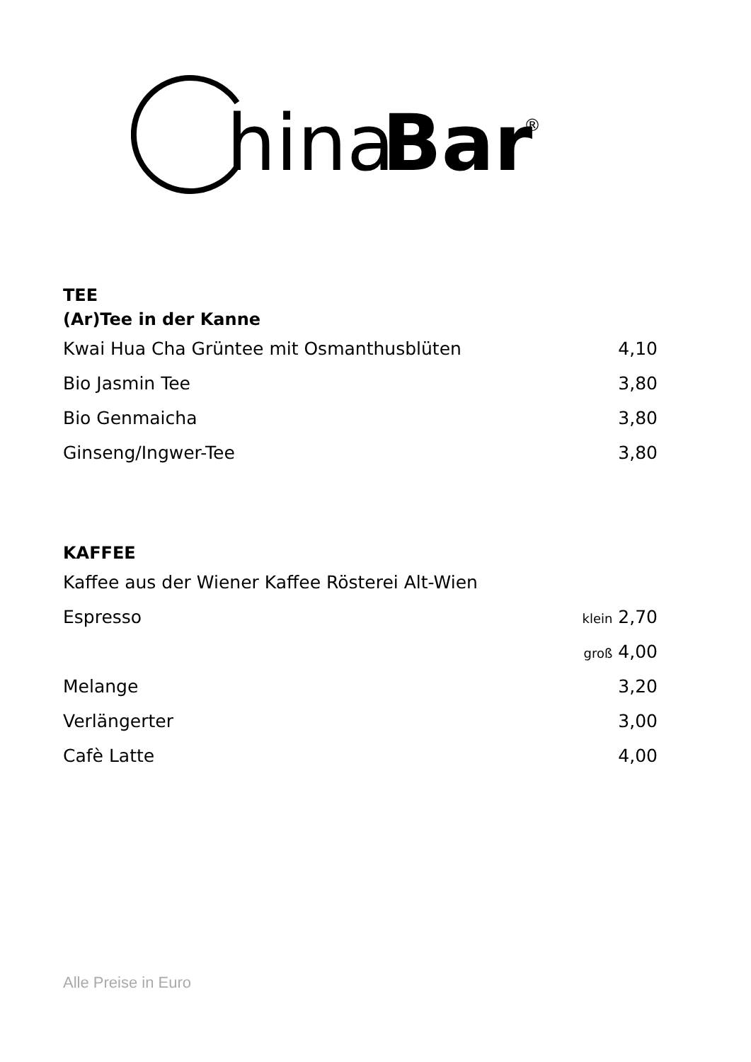hina
Bar
®
TEE
(Ar)Tee in der Kanne
| Kwai Hua Cha Grüntee mit Osmanthusblüten | 4,10 |
| Bio Jasmin Tee | 3,80 |
| Bio Genmaicha | 3,80 |
| Ginseng/Ingwer-Tee | 3,80 |
KAFFEE
| Kaffee aus der Wiener Kaffee Rösterei Alt-Wien | |
| Espresso | klein 2,70 |
| | groß 4,00 |
| Melange | 3,20 |
| Verlängerter | 3,00 |
| Cafè Latte | 4,00 |
Alle Preise in Euro